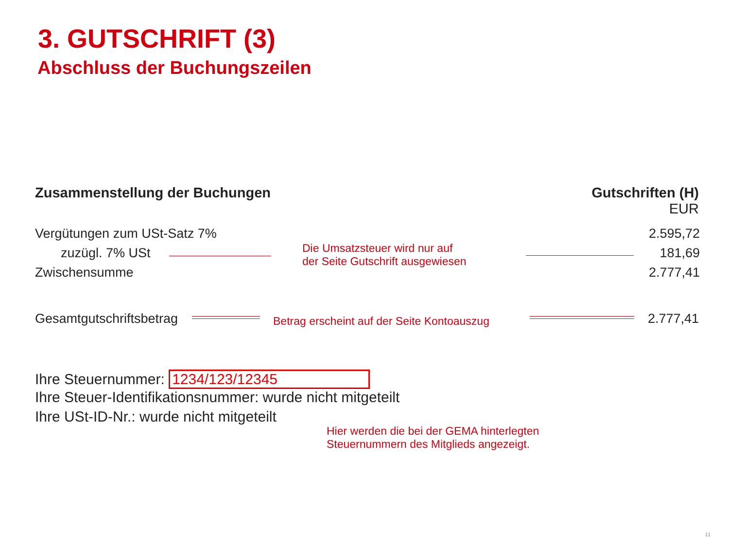3. GUTSCHRIFT (3)
Abschluss der Buchungszeilen
Zusammenstellung der Buchungen
Gutschriften (H)
EUR
Vergütungen zum USt-Satz 7% 2.595,72
zuzügl. 7% USt
Die Umsatzsteuer wird nur auf
der Seite Gutschrift ausgewiesen
181,69
Zwischensumme 2.777,41
Gesamtgutschriftsbetrag
Betrag erscheint auf der Seite Kontoauszug
2.777,41
Ihre Steuernummer: 1234/123/12345
Ihre Steuer-Identifikationsnummer: wurde nicht mitgeteilt
Ihre USt-ID-Nr.: wurde nicht mitgeteilt
Hier werden die bei der GEMA hinterlegten
Steuernummern des Mitglieds angezeigt.
11